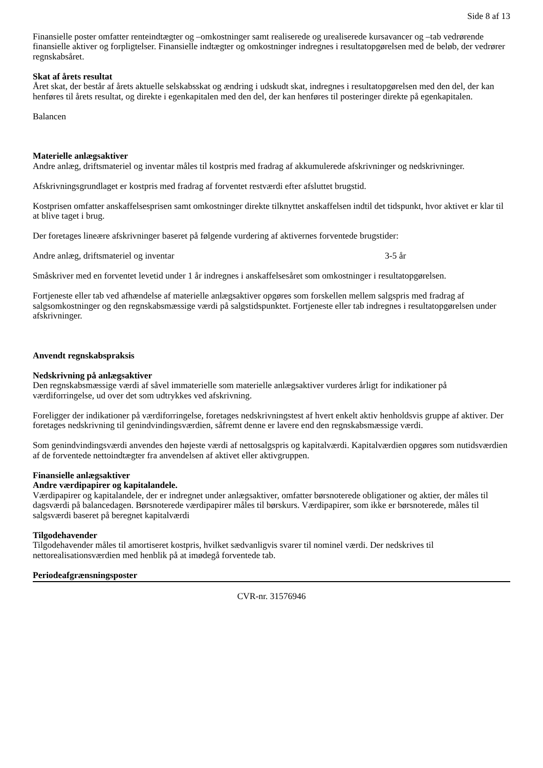Side 8 af 13
Finansielle poster omfatter renteindtægter og –omkostninger samt realiserede og urealiserede kursavancer og –tab vedrørende finansielle aktiver og forpligtelser. Finansielle indtægter og omkostninger indregnes i resultatopgørelsen med de beløb, der vedrører regnskabsåret.
Skat af årets resultat
Året skat, der består af årets aktuelle selskabsskat og ændring i udskudt skat, indregnes i resultatopgørelsen med den del, der kan henføres til årets resultat, og direkte i egenkapitalen med den del, der kan henføres til posteringer direkte på egenkapitalen.
Balancen
Materielle anlægsaktiver
Andre anlæg, driftsmateriel og inventar måles til kostpris med fradrag af akkumulerede afskrivninger og nedskrivninger.
Afskrivningsgrundlaget er kostpris med fradrag af forventet restværdi efter afsluttet brugstid.
Kostprisen omfatter anskaffelsesprisen samt omkostninger direkte tilknyttet anskaffelsen indtil det tidspunkt, hvor aktivet er klar til at blive taget i brug.
Der foretages lineære afskrivninger baseret på følgende vurdering af aktivernes forventede brugstider:
Andre anlæg, driftsmateriel og inventar 3-5 år
Småskriver med en forventet levetid under 1 år indregnes i anskaffelsesåret som omkostninger i resultatopgørelsen.
Fortjeneste eller tab ved afhændelse af materielle anlægsaktiver opgøres som forskellen mellem salgspris med fradrag af salgsomkostninger og den regnskabsmæssige værdi på salgstidspunktet. Fortjeneste eller tab indregnes i resultatopgørelsen under afskrivninger.
Anvendt regnskabspraksis
Nedskrivning på anlægsaktiver
Den regnskabsmæssige værdi af såvel immaterielle som materielle anlægsaktiver vurderes årligt for indikationer på værdiforringelse, ud over det som udtrykkes ved afskrivning.
Foreligger der indikationer på værdiforringelse, foretages nedskrivningstest af hvert enkelt aktiv henholdsvis gruppe af aktiver. Der foretages nedskrivning til genindvindingsværdien, såfremt denne er lavere end den regnskabsmæssige værdi.
Som genindvindingsværdi anvendes den højeste værdi af nettosalgspris og kapitalværdi. Kapitalværdien opgøres som nutidsværdien af de forventede nettoindtægter fra anvendelsen af aktivet eller aktivgruppen.
Finansielle anlægsaktiver
Andre værdipapirer og kapitalandele.
Værdipapirer og kapitalandele, der er indregnet under anlægsaktiver, omfatter børsnoterede obligationer og aktier, der måles til dagsværdi på balancedagen. Børsnoterede værdipapirer måles til børskurs. Værdipapirer, som ikke er børsnoterede, måles til salgsværdi baseret på beregnet kapitalværdi
Tilgodehavender
Tilgodehavender måles til amortiseret kostpris, hvilket sædvanligvis svarer til nominel værdi. Der nedskrives til nettorealisationsværdien med henblik på at imødegå forventede tab.
Periodeafgrænsningsposter
CVR-nr. 31576946